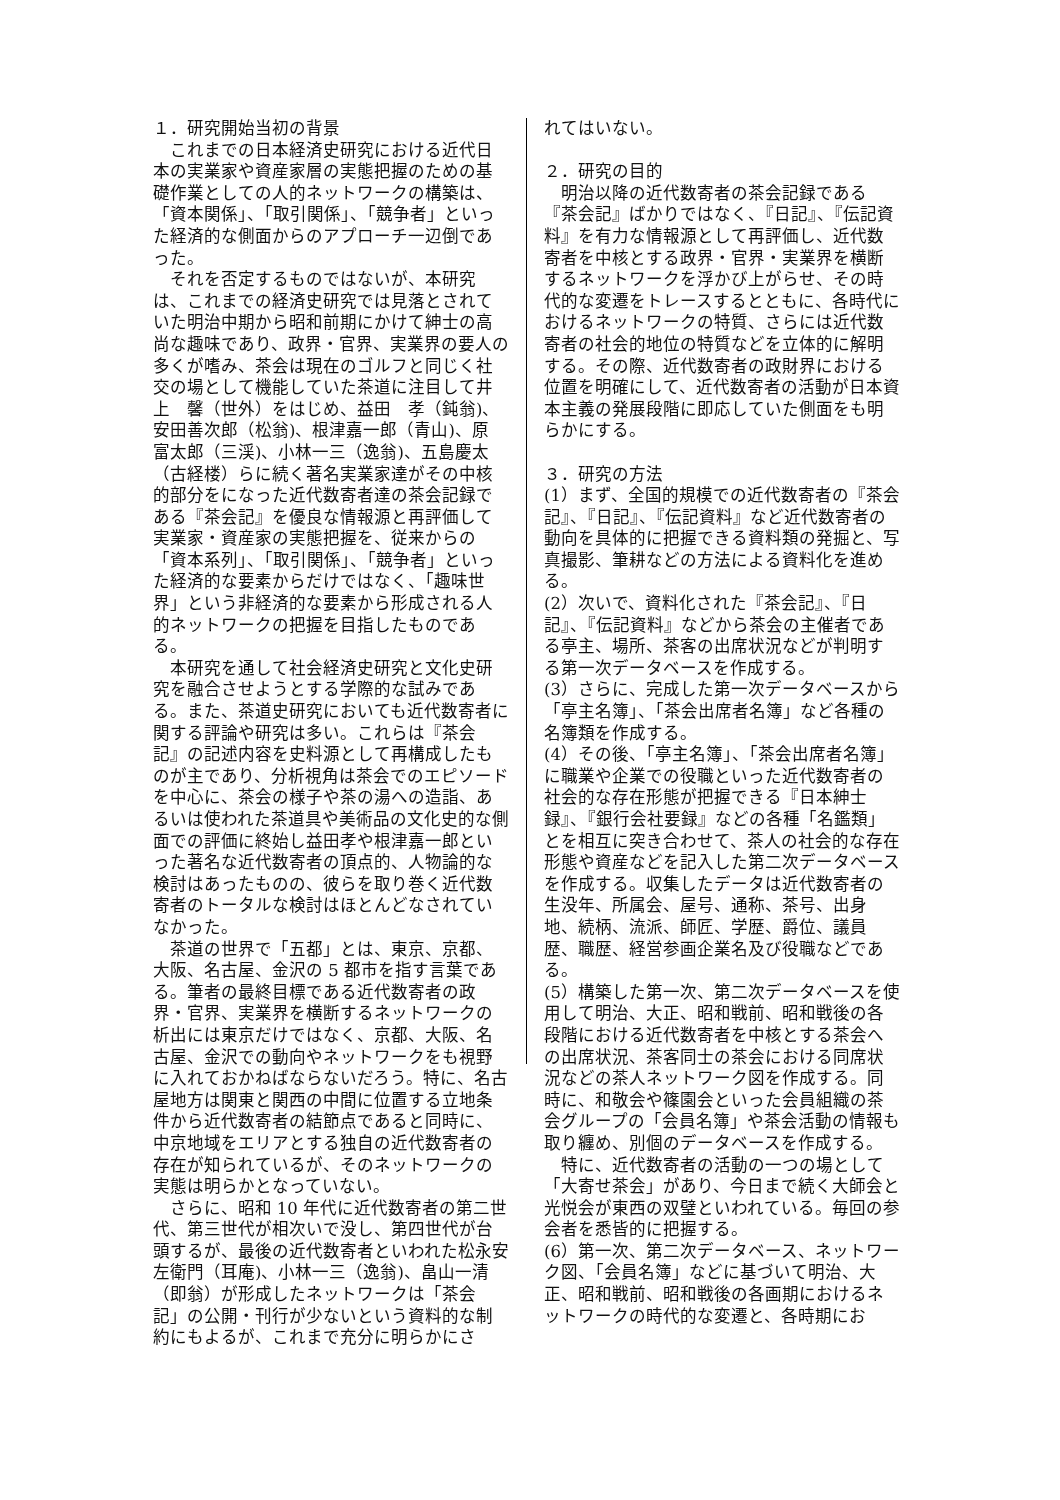１．研究開始当初の背景
これまでの日本経済史研究における近代日本の実業家や資産家層の実態把握のための基礎作業としての人的ネットワークの構築は、「資本関係」、「取引関係」、「競争者」といった経済的な側面からのアプローチ一辺倒であった。
それを否定するものではないが、本研究は、これまでの経済史研究では見落とされていた明治中期から昭和前期にかけて紳士の高尚な趣味であり、政界・官界、実業界の要人の多くが嗜み、茶会は現在のゴルフと同じく社交の場として機能していた茶道に注目して井上　馨（世外）をはじめ、益田　孝（鈍翁)、安田善次郎（松翁)、根津嘉一郎（青山)、原　富太郎（三渓)、小林一三（逸翁)、五島慶太（古経楼）らに続く著名実業家達がその中核的部分をになった近代数寄者達の茶会記録である『茶会記』を優良な情報源と再評価して実業家・資産家の実態把握を、従来からの「資本系列」、「取引関係」、「競争者」といった経済的な要素からだけではなく、「趣味世界」という非経済的な要素から形成される人的ネットワークの把握を目指したものである。
本研究を通して社会経済史研究と文化史研究を融合させようとする学際的な試みである。また、茶道史研究においても近代数寄者に関する評論や研究は多い。これらは『茶会記』の記述内容を史料源として再構成したものが主であり、分析視角は茶会でのエピソードを中心に、茶会の様子や茶の湯への造詣、あるいは使われた茶道具や美術品の文化史的な側面での評価に終始し益田孝や根津嘉一郎といった著名な近代数寄者の頂点的、人物論的な検討はあったものの、彼らを取り巻く近代数寄者のトータルな検討はほとんどなされていなかった。
茶道の世界で「五都」とは、東京、京都、大阪、名古屋、金沢の 5 都市を指す言葉である。筆者の最終目標である近代数寄者の政界・官界、実業界を横断するネットワークの析出には東京だけではなく、京都、大阪、名古屋、金沢での動向やネットワークをも視野に入れておかねばならないだろう。特に、名古屋地方は関東と関西の中間に位置する立地条件から近代数寄者の結節点であると同時に、中京地域をエリアとする独自の近代数寄者の存在が知られているが、そのネットワークの実態は明らかとなっていない。
さらに、昭和 10 年代に近代数寄者の第二世代、第三世代が相次いで没し、第四世代が台頭するが、最後の近代数寄者といわれた松永安左衛門（耳庵)、小林一三（逸翁)、畠山一清（即翁）が形成したネットワークは「茶会記」の公開・刊行が少ないという資料的な制約にもよるが、これまで充分に明らかにさ
れてはいない。
２．研究の目的
明治以降の近代数寄者の茶会記録である『茶会記』ばかりではなく、『日記』、『伝記資料』を有力な情報源として再評価し、近代数寄者を中核とする政界・官界・実業界を横断するネットワークを浮かび上がらせ、その時代的な変遷をトレースするとともに、各時代におけるネットワークの特質、さらには近代数寄者の社会的地位の特質などを立体的に解明する。その際、近代数寄者の政財界における位置を明確にして、近代数寄者の活動が日本資本主義の発展段階に即応していた側面をも明らかにする。
３．研究の方法
(1）まず、全国的規模での近代数寄者の『茶会記』、『日記』、『伝記資料』など近代数寄者の動向を具体的に把握できる資料類の発掘と、写真撮影、筆耕などの方法による資料化を進める。
(2）次いで、資料化された『茶会記』、『日記』、『伝記資料』などから茶会の主催者である亭主、場所、茶客の出席状況などが判明する第一次データベースを作成する。
(3）さらに、完成した第一次データベースから「亭主名簿」、「茶会出席者名簿」など各種の名簿類を作成する。
(4）その後、「亭主名簿」、「茶会出席者名簿」に職業や企業での役職といった近代数寄者の社会的な存在形態が把握できる『日本紳士録』、『銀行会社要録』などの各種「名鑑類」とを相互に突き合わせて、茶人の社会的な存在形態や資産などを記入した第二次データベースを作成する。収集したデータは近代数寄者の生没年、所属会、屋号、通称、茶号、出身地、続柄、流派、師匠、学歴、爵位、議員歴、職歴、経営参画企業名及び役職などである。
(5）構築した第一次、第二次データベースを使用して明治、大正、昭和戦前、昭和戦後の各段階における近代数寄者を中核とする茶会への出席状況、茶客同士の茶会における同席状況などの茶人ネットワーク図を作成する。同時に、和敬会や篠園会といった会員組織の茶会グループの「会員名簿」や茶会活動の情報も取り纏め、別個のデータベースを作成する。
特に、近代数寄者の活動の一つの場として「大寄せ茶会」があり、今日まで続く大師会と光悦会が東西の双璧といわれている。毎回の参会者を悉皆的に把握する。
(6）第一次、第二次データベース、ネットワーク図、「会員名簿」などに基づいて明治、大正、昭和戦前、昭和戦後の各画期におけるネットワークの時代的な変遷と、各時期にお